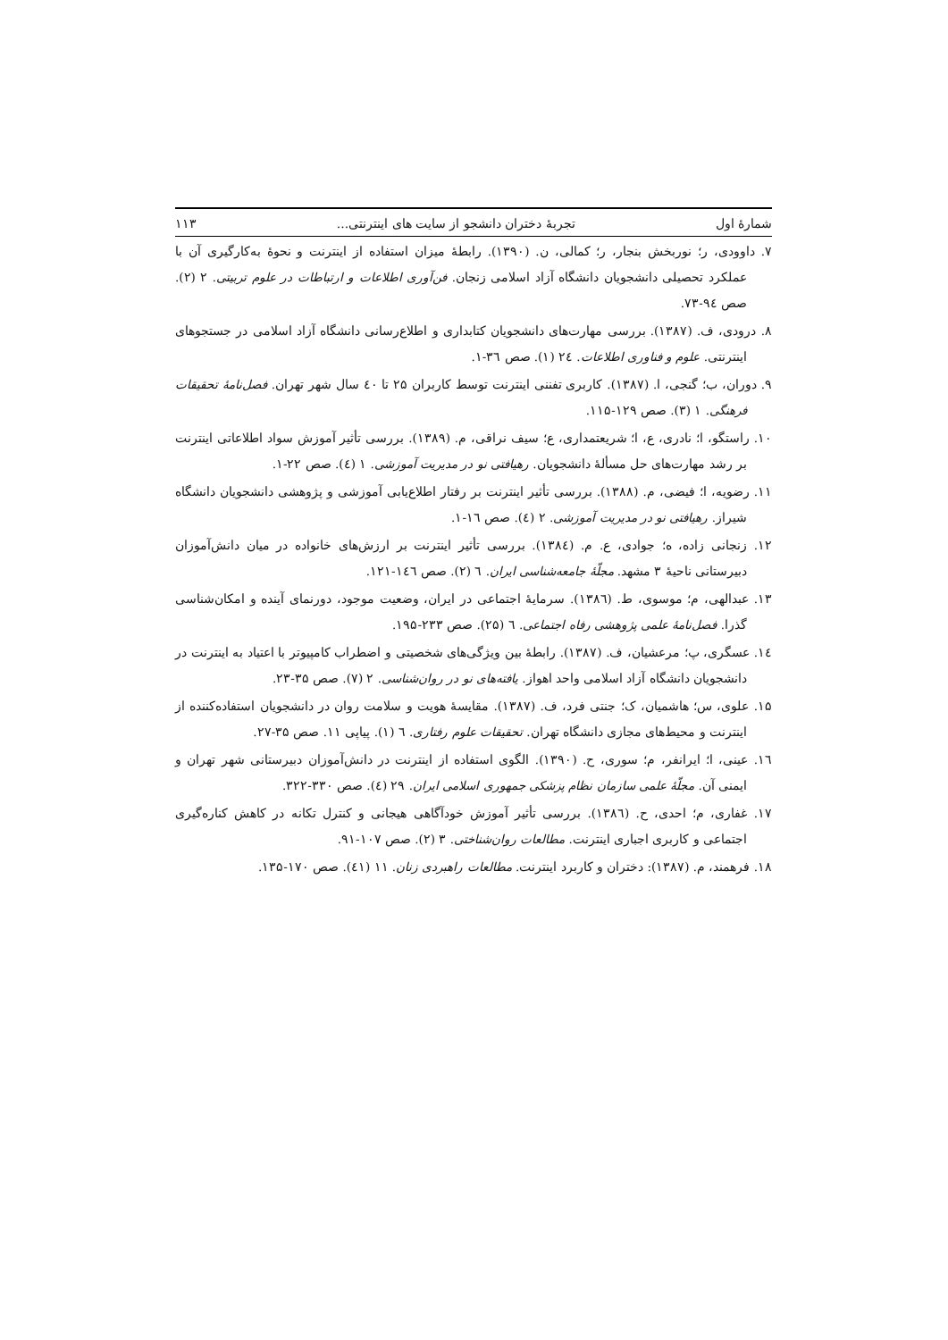شمارهٔ اول تجربهٔ دختران دانشجو از سایت های اینترنتی... ۱۱۳
۷. داوودی، ر؛ نوربخش بنجار، ر؛ کمالی، ن. (۱۳۹۰). رابطهٔ میزان استفاده از اینترنت و نحوهٔ به‌کارگیری آن با عملکرد تحصیلی دانشجویان دانشگاه آزاد اسلامی زنجان. فن‌آوری اطلاعات و ارتباطات در علوم تربیتی. ۲ (۲). صص ۹٤-۷۳.
۸. درودی، ف. (۱۳۸۷). بررسی مهارت‌های دانشجویان کتابداری و اطلاع‌رسانی دانشگاه آزاد اسلامی در جستجوهای اینترنتی. علوم و فناوری اطلاعات. ۲٤ (۱). صص ۳٦-۱.
۹. دوران، ب؛ گنجی، ا. (۱۳۸۷). کاربری تفننی اینترنت توسط کاربران ۲۵ تا ٤۰ سال شهر تهران. فصل‌نامهٔ تحقیقات فرهنگی. ۱ (۳). صص ۱۲۹-۱۱۵.
۱۰. راستگو، ا؛ نادری، ع، ا؛ شریعتمداری، ع؛ سیف نراقی، م. (۱۳۸۹). بررسی تأثیر آموزش سواد اطلاعاتی اینترنت بر رشد مهارت‌های حل مسألهٔ دانشجویان. رهیافتی نو در مدیریت آموزشی. ۱ (٤). صص ۲۲-۱.
۱۱. رضویه، ا؛ فیضی، م. (۱۳۸۸). بررسی تأثیر اینترنت بر رفتار اطلاع‌یابی آموزشی و پژوهشی دانشجویان دانشگاه شیراز. رهیافتی نو در مدیریت آموزشی. ۲ (٤). صص ۱٦-۱.
۱۲. زنجانی زاده، ه؛ جوادی، ع. م. (۱۳۸٤). بررسی تأثیر اینترنت بر ارزش‌های خانواده در میان دانش‌آموزان دبیرستانی ناحیهٔ ۳ مشهد. مجلّهٔ جامعه‌شناسی ایران. ٦ (۲). صص ۱٤٦-۱۲۱.
۱۳. عبدالهی، م؛ موسوی، ط. (۱۳۸٦). سرمایهٔ اجتماعی در ایران، وضعیت موجود، دورنمای آینده و امکان‌شناسی گذرا. فصل‌نامهٔ علمی پژوهشی رفاه اجتماعی. ٦ (۲۵). صص ۲۳۳-۱۹۵.
۱٤. عسگری، پ؛ مرعشیان، ف. (۱۳۸۷). رابطهٔ بین ویژگی‌های شخصیتی و اضطراب کامپیوتر با اعتیاد به اینترنت در دانشجویان دانشگاه آزاد اسلامی واحد اهواز. یافته‌های نو در روان‌شناسی. ۲ (۷). صص ۳۵-۲۳.
۱۵. علوی، س؛ هاشمیان، ک؛ جنتی فرد، ف. (۱۳۸۷). مقایسهٔ هویت و سلامت روان در دانشجویان استفاده‌کننده از اینترنت و محیط‌های مجازی دانشگاه تهران. تحقیقات علوم رفتاری. ٦ (۱). پیاپی ۱۱. صص ۳۵-۲۷.
۱٦. عینی، ا؛ ایرانفر، م؛ سوری، ح. (۱۳۹۰). الگوی استفاده از اینترنت در دانش‌آموزان دبیرستانی شهر تهران و ایمنی آن. مجلّهٔ علمی سازمان نظام پزشکی جمهوری اسلامی ایران. ۲۹ (٤). صص ۳۳۰-۳۲۲.
۱۷. غفاری، م؛ احدی، ح. (۱۳۸٦). بررسی تأثیر آموزش خودآگاهی هیجانی و کنترل تکانه در کاهش کناره‌گیری اجتماعی و کاربری اجباری اینترنت. مطالعات روان‌شناختی. ۳ (۲). صص ۱۰۷-۹۱.
۱۸. فرهمند، م. (۱۳۸۷): دختران و کاربرد اینترنت. مطالعات راهبردی زنان. ۱۱ (٤۱). صص ۱۷۰-۱۳۵.